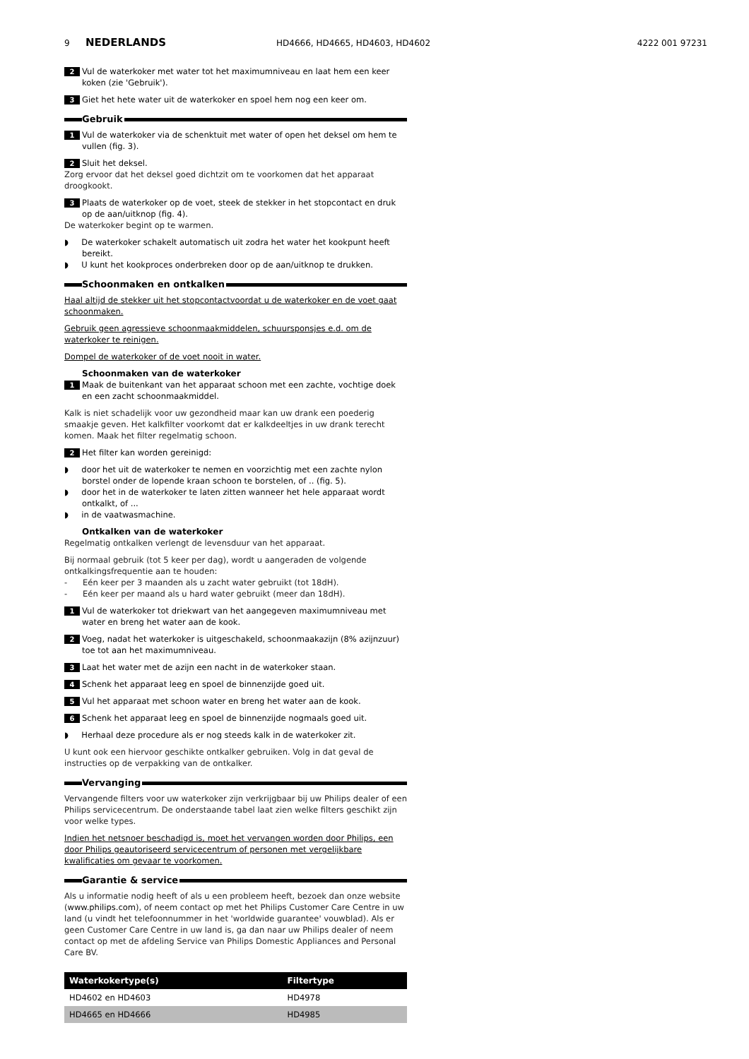9 NEDERLANDS HD4666, HD4665, HD4603, HD4602 4222 001 97231
2 Vul de waterkoker met water tot het maximumniveau en laat hem een keer koken (zie 'Gebruik').
3 Giet het hete water uit de waterkoker en spoel hem nog een keer om.
Gebruik
1 Vul de waterkoker via de schenktuit met water of open het deksel om hem te vullen (fig. 3).
2 Sluit het deksel.
Zorg ervoor dat het deksel goed dichtzit om te voorkomen dat het apparaat droogkookt.
3 Plaats de waterkoker op de voet, steek de stekker in het stopcontact en druk op de aan/uitknop (fig. 4).
De waterkoker begint op te warmen.
◗ De waterkoker schakelt automatisch uit zodra het water het kookpunt heeft bereikt.
◗ U kunt het kookproces onderbreken door op de aan/uitknop te drukken.
Schoonmaken en ontkalken
Haal altijd de stekker uit het stopcontactvoordat u de waterkoker en de voet gaat schoonmaken.
Gebruik geen agressieve schoonmaakmiddelen, schuursponsjes e.d. om de waterkoker te reinigen.
Dompel de waterkoker of de voet nooit in water.
Schoonmaken van de waterkoker
1 Maak de buitenkant van het apparaat schoon met een zachte, vochtige doek en een zacht schoonmaakmiddel.
Kalk is niet schadelijk voor uw gezondheid maar kan uw drank een poederig smaakje geven. Het kalkfilter voorkomt dat er kalkdeeltjes in uw drank terecht komen. Maak het filter regelmatig schoon.
2 Het filter kan worden gereinigd:
◗ door het uit de waterkoker te nemen en voorzichtig met een zachte nylon borstel onder de lopende kraan schoon te borstelen, of .. (fig. 5).
◗ door het in de waterkoker te laten zitten wanneer het hele apparaat wordt ontkalkt, of ...
◗ in de vaatwasmachine.
Ontkalken van de waterkoker
Regelmatig ontkalken verlengt de levensduur van het apparaat.
Bij normaal gebruik (tot 5 keer per dag), wordt u aangeraden de volgende ontkalkingsfrequentie aan te houden:
- Eén keer per 3 maanden als u zacht water gebruikt (tot 18dH).
- Eén keer per maand als u hard water gebruikt (meer dan 18dH).
1 Vul de waterkoker tot driekwart van het aangegeven maximumniveau met water en breng het water aan de kook.
2 Voeg, nadat het waterkoker is uitgeschakeld, schoonmaakazijn (8% azijnzuur) toe tot aan het maximumniveau.
3 Laat het water met de azijn een nacht in de waterkoker staan.
4 Schenk het apparaat leeg en spoel de binnenzijde goed uit.
5 Vul het apparaat met schoon water en breng het water aan de kook.
6 Schenk het apparaat leeg en spoel de binnenzijde nogmaals goed uit.
◗ Herhaal deze procedure als er nog steeds kalk in de waterkoker zit.
U kunt ook een hiervoor geschikte ontkalker gebruiken. Volg in dat geval de instructies op de verpakking van de ontkalker.
Vervanging
Vervangende filters voor uw waterkoker zijn verkrijgbaar bij uw Philips dealer of een Philips servicecentrum. De onderstaande tabel laat zien welke filters geschikt zijn voor welke types.
Indien het netsnoer beschadigd is, moet het vervangen worden door Philips, een door Philips geautoriseerd servicecentrum of personen met vergelijkbare kwalificaties om gevaar te voorkomen.
Garantie & service
Als u informatie nodig heeft of als u een probleem heeft, bezoek dan onze website (www.philips.com), of neem contact op met het Philips Customer Care Centre in uw land (u vindt het telefoonnummer in het 'worldwide guarantee' vouwblad). Als er geen Customer Care Centre in uw land is, ga dan naar uw Philips dealer of neem contact op met de afdeling Service van Philips Domestic Appliances and Personal Care BV.
| Waterkokertype(s) | Filtertype |
| --- | --- |
| HD4602 en HD4603 | HD4978 |
| HD4665 en HD4666 | HD4985 |